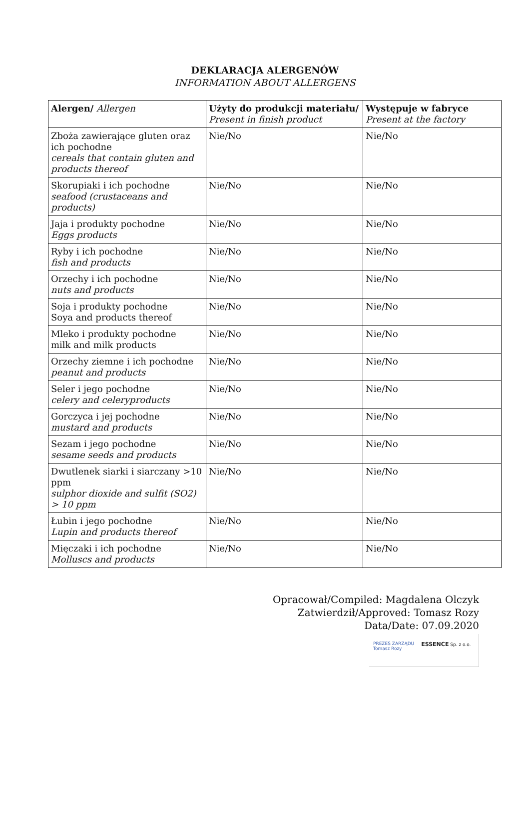DEKLARACJA ALERGENÓW
INFORMATION ABOUT ALLERGENS
| Alergen/ Allergen | Użyty do produkcji materiału/ Present in finish product | Występuje w fabryce Present at the factory |
| --- | --- | --- |
| Zboża zawierające gluten oraz ich pochodne cereals that contain gluten and products thereof | Nie/No | Nie/No |
| Skorupiaki i ich pochodne seafood (crustaceans and products) | Nie/No | Nie/No |
| Jaja i produkty pochodne Eggs products | Nie/No | Nie/No |
| Ryby i ich pochodne fish and products | Nie/No | Nie/No |
| Orzechy i ich pochodne nuts and products | Nie/No | Nie/No |
| Soja i produkty pochodne Soya and products thereof | Nie/No | Nie/No |
| Mleko i produkty pochodne milk and milk products | Nie/No | Nie/No |
| Orzechy ziemne i ich pochodne peanut and products | Nie/No | Nie/No |
| Seler i jego pochodne celery and celeryproducts | Nie/No | Nie/No |
| Gorczyca i jej pochodne mustard and products | Nie/No | Nie/No |
| Sezam i jego pochodne sesame seeds and products | Nie/No | Nie/No |
| Dwutlenek siarki i siarczany >10 ppm sulphor dioxide and sulfit (SO2) > 10 ppm | Nie/No | Nie/No |
| Łubin i jego pochodne Lupin and products thereof | Nie/No | Nie/No |
| Mięczaki i ich pochodne Molluscs and products | Nie/No | Nie/No |
Opracował/Compiled: Magdalena Olczyk
Zatwierdził/Approved: Tomasz Rozy
Data/Date: 07.09.2020
PREZES ZARZĄDU
Tomasz Rozy
ESSENCE Sp. z o.o.